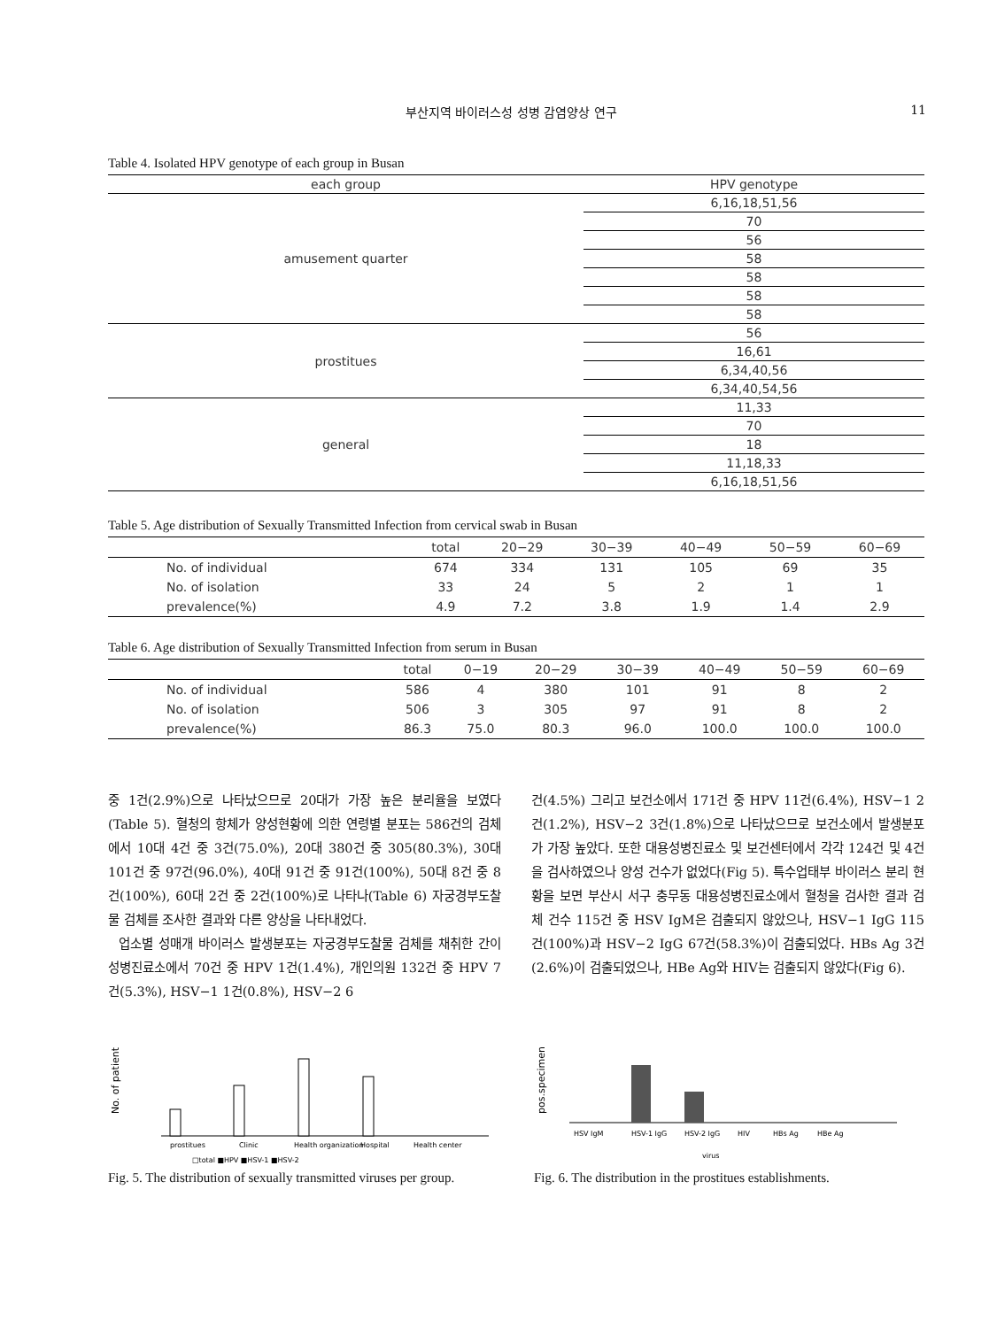부산지역 바이러스성 성병 감염양상 연구 11
Table 4. Isolated HPV genotype of each group in Busan
| each group | HPV genotype |
| --- | --- |
| amusement quarter | 6,16,18,51,56 |
| | 70 |
| | 56 |
| | 58 |
| | 58 |
| | 58 |
| | 58 |
| prostitues | 56 |
| | 16,61 |
| | 6,34,40,56 |
| | 6,34,40,54,56 |
| general | 11,33 |
| | 70 |
| | 18 |
| | 11,18,33 |
| | 6,16,18,51,56 |
Table 5. Age distribution of Sexually Transmitted Infection from cervical swab in Busan
| | total | 20−29 | 30−39 | 40−49 | 50−59 | 60−69 |
| --- | --- | --- | --- | --- | --- | --- |
| No. of individual | 674 | 334 | 131 | 105 | 69 | 35 |
| No. of isolation | 33 | 24 | 5 | 2 | 1 | 1 |
| prevalence(%) | 4.9 | 7.2 | 3.8 | 1.9 | 1.4 | 2.9 |
Table 6. Age distribution of Sexually Transmitted Infection from serum in Busan
| | total | 0−19 | 20−29 | 30−39 | 40−49 | 50−59 | 60−69 |
| --- | --- | --- | --- | --- | --- | --- | --- |
| No. of individual | 586 | 4 | 380 | 101 | 91 | 8 | 2 |
| No. of isolation | 506 | 3 | 305 | 97 | 91 | 8 | 2 |
| prevalence(%) | 86.3 | 75.0 | 80.3 | 96.0 | 100.0 | 100.0 | 100.0 |
중 1건(2.9%)으로 나타났으므로 20대가 가장 높은 분리율을 보였다(Table 5). 혈청의 항체가 양성현황에 의한 연령별 분포는 586건의 검체에서 10대 4건 중 3건(75.0%), 20대 380건 중 305(80.3%), 30대 101건 중 97건(96.0%), 40대 91건 중 91건(100%), 50대 8건 중 8건(100%), 60대 2건 중 2건(100%)로 나타나(Table 6) 자궁경부도찰물 검체를 조사한 결과와 다른 양상을 나타내었다.
업소별 성매개 바이러스 발생분포는 자궁경부도찰물 검체를 채취한 간이성병진료소에서 70건 중 HPV 1건(1.4%), 개인의원 132건 중 HPV 7건(5.3%), HSV−1 1건(0.8%), HSV−2 6
건(4.5%) 그리고 보건소에서 171건 중 HPV 11건(6.4%), HSV−1 2건(1.2%), HSV−2 3건(1.8%)으로 나타났으므로 보건소에서 발생분포가 가장 높았다. 또한 대용성병진료소 및 보건센터에서 각각 124건 및 4건을 검사하였으나 양성 건수가 없었다(Fig 5). 특수업태부 바이러스 분리 현황을 보면 부산시 서구 충무동 대용성병진료소에서 혈청을 검사한 결과 검체 건수 115건 중 HSV IgM은 검출되지 않았으나, HSV−1 IgG 115건(100%)과 HSV−2 IgG 67건(58.3%)이 검출되었다. HBs Ag 3건(2.6%)이 검출되었으나, HBe Ag와 HIV는 검출되지 않았다(Fig 6).
No. of patient
prostitues
Clinic
Health organization
Hospital
Health center
□total ■HPV ■HSV-1 ■HSV-2
Fig. 5. The distribution of sexually transmitted viruses per group.
pos.specimen
HSV IgM
HSV-1 IgG
HSV-2 IgG
HIV
HBs Ag
HBe Ag
virus
Fig. 6. The distribution in the prostitues establishments.